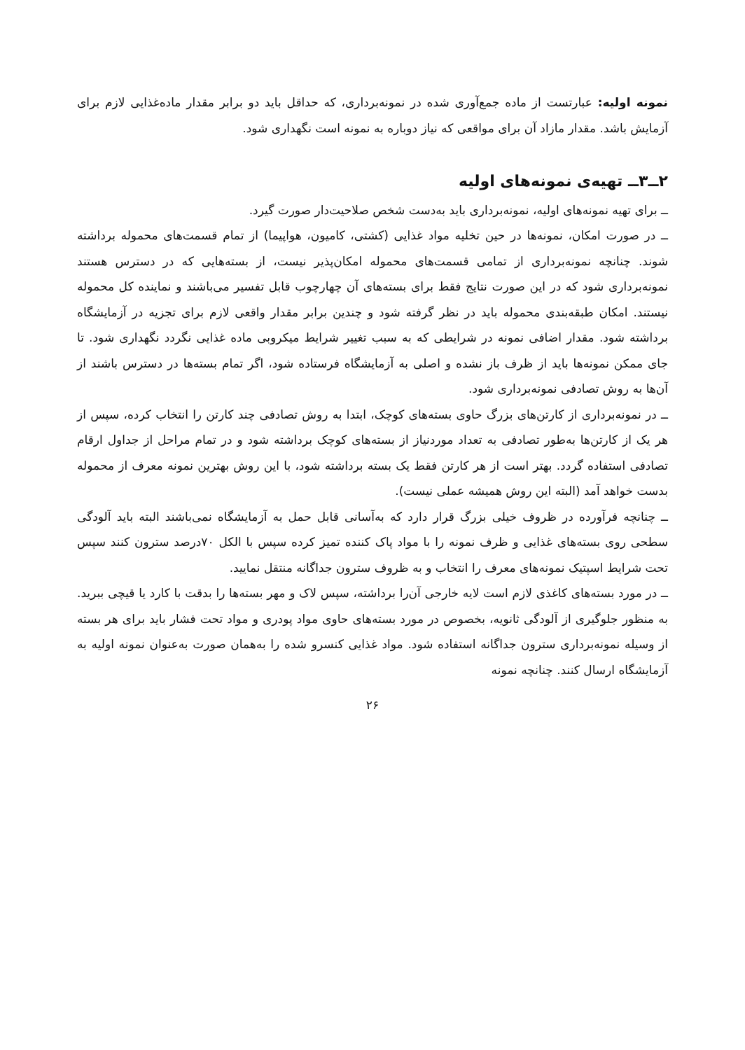نمونه اولیه: عبارتست از ماده جمع‌آوری شده در نمونه‌برداری، که حداقل باید دو برابر مقدار ماده‌غذایی لازم برای آزمایش باشد. مقدار مازاد آن برای مواقعی که نیاز دوباره به نمونه است نگهداری شود.
۲ــ۳ــ تهیه‌ی نمونه‌های اولیه
ــ برای تهیه نمونه‌های اولیه، نمونه‌برداری باید به‌دست شخص صلاحیت‌دار صورت گیرد.
ــ در صورت امکان، نمونه‌ها در حین تخلیه مواد غذایی (کشتی، کامیون، هواپیما) از تمام قسمت‌های محموله برداشته شوند. چنانچه نمونه‌برداری از تمامی قسمت‌های محموله امکان‌پذیر نیست، از بسته‌هایی که در دسترس هستند نمونه‌برداری شود که در این صورت نتایج فقط برای بسته‌های آن چهارچوب قابل تفسیر می‌باشند و نماینده کل محموله نیستند. امکان طبقه‌بندی محموله باید در نظر گرفته شود و چندین برابر مقدار واقعی لازم برای تجزیه در آزمایشگاه برداشته شود. مقدار اضافی نمونه در شرایطی که به سبب تغییر شرایط میکروبی ماده غذایی نگردد نگهداری شود. تا جای ممکن نمونه‌ها باید از ظرف باز نشده و اصلی به آزمایشگاه فرستاده شود، اگر تمام بسته‌ها در دسترس باشند از آن‌ها به روش تصادفی نمونه‌برداری شود.
ــ در نمونه‌برداری از کارتن‌های بزرگ حاوی بسته‌های کوچک، ابتدا به روش تصادفی چند کارتن را انتخاب کرده، سپس از هر یک از کارتن‌ها به‌طور تصادفی به تعداد موردنیاز از بسته‌های کوچک برداشته شود و در تمام مراحل از جداول ارقام تصادفی استفاده گردد. بهتر است از هر کارتن فقط یک بسته برداشته شود، با این روش بهترین نمونه معرف از محموله بدست خواهد آمد (البته این روش همیشه عملی نیست).
ــ چنانچه فرآورده در ظروف خیلی بزرگ قرار دارد که به‌آسانی قابل حمل به آزمایشگاه نمی‌باشند البته باید آلودگی سطحی روی بسته‌های غذایی و ظرف نمونه را با مواد پاک کننده تمیز کرده سپس با الکل ۷۰درصد سترون کنند سپس تحت شرایط اسپتیک نمونه‌های معرف را انتخاب و به ظروف سترون جداگانه منتقل نمایید.
ــ در مورد بسته‌های کاغذی لازم است لایه خارجی آن‌را برداشته، سپس لاک و مهر بسته‌ها را بدقت با کارد یا قیچی ببرید. به منظور جلوگیری از آلودگی ثانویه، بخصوص در مورد بسته‌های حاوی مواد پودری و مواد تحت فشار باید برای هر بسته از وسیله نمونه‌برداری سترون جداگانه استفاده شود. مواد غذایی کنسرو شده را به‌همان صورت به‌عنوان نمونه اولیه به آزمایشگاه ارسال کنند. چنانچه نمونه
۲۶